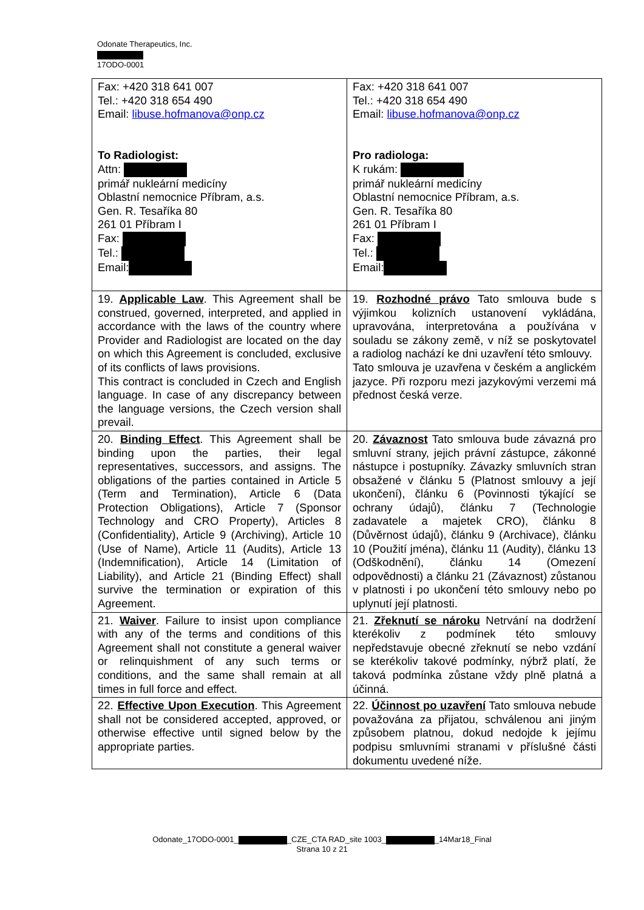Odonate Therapeutics, Inc.
17ODO-0001
| Fax: +420 318 641 007 Tel.: +420 318 654 490 Email: libuse.hofmanova@onp.cz To Radiologist: Attn: primář nukleární medicíny Oblastní nemocnice Příbram, a.s. Gen. R. Tesaříka 80 261 01 Příbram I Fax: Tel.: Email: | Fax: +420 318 641 007 Tel.: +420 318 654 490 Email: libuse.hofmanova@onp.cz Pro radiologa: K rukám: primář nukleární medicíny Oblastní nemocnice Příbram, a.s. Gen. R. Tesaříka 80 261 01 Příbram I Fax: Tel.: Email: |
| 19. Applicable Law . This Agreement shall be construed, governed, interpreted, and applied in accordance with the laws of the country where Provider and Radiologist are located on the day on which this Agreement is concluded, exclusive of its conflicts of laws provisions. This contract is concluded in Czech and English language. In case of any discrepancy between the language versions, the Czech version shall prevail. | 19. Rozhodné právo Tato smlouva bude s výjimkou kolizních ustanovení vykládána, upravována, interpretována a používána v souladu se zákony země, v níž se poskytovatel a radiolog nachází ke dni uzavření této smlouvy. Tato smlouva je uzavřena v českém a anglickém jazyce. Při rozporu mezi jazykovými verzemi má přednost česká verze. |
| 20. Binding Effect . This Agreement shall be binding upon the parties, their legal representatives, successors, and assigns. The obligations of the parties contained in Article 5 (Term and Termination), Article 6 (Data Protection Obligations), Article 7 (Sponsor Technology and CRO Property), Articles 8 (Confidentiality), Article 9 (Archiving), Article 10 (Use of Name), Article 11 (Audits), Article 13 (Indemnification), Article 14 (Limitation of Liability), and Article 21 (Binding Effect) shall survive the termination or expiration of this Agreement. | 20. Závaznost Tato smlouva bude závazná pro smluvní strany, jejich právní zástupce, zákonné nástupce i postupníky. Závazky smluvních stran obsažené v článku 5 (Platnost smlouvy a její ukončení), článku 6 (Povinnosti týkající se ochrany údajů), článku 7 (Technologie zadavatele a majetek CRO), článku 8 (Důvěrnost údajů), článku 9 (Archivace), článku 10 (Použití jména), článku 11 (Audity), článku 13 (Odškodnění), článku 14 (Omezení odpovědnosti) a článku 21 (Závaznost) zůstanou v platnosti i po ukončení této smlouvy nebo po uplynutí její platnosti. |
| 21. Waiver . Failure to insist upon compliance with any of the terms and conditions of this Agreement shall not constitute a general waiver or relinquishment of any such terms or conditions, and the same shall remain at all times in full force and effect. | 21. Zřeknutí se nároku Netrvání na dodržení kterékoliv z podmínek této smlouvy nepředstavuje obecné zřeknutí se nebo vzdání se kterékoliv takové podmínky, nýbrž platí, že taková podmínka zůstane vždy plně platná a účinná. |
| 22. Effective Upon Execution . This Agreement shall not be considered accepted, approved, or otherwise effective until signed below by the appropriate parties. | 22. Účinnost po uzavření Tato smlouva nebude považována za přijatou, schválenou ani jiným způsobem platnou, dokud nedojde k jejímu podpisu smluvními stranami v příslušné části dokumentu uvedené níže. |
Odonate_17ODO-0001_ _CZE_CTA RAD_site 1003_ _14Mar18_Final
Strana 10 z 21